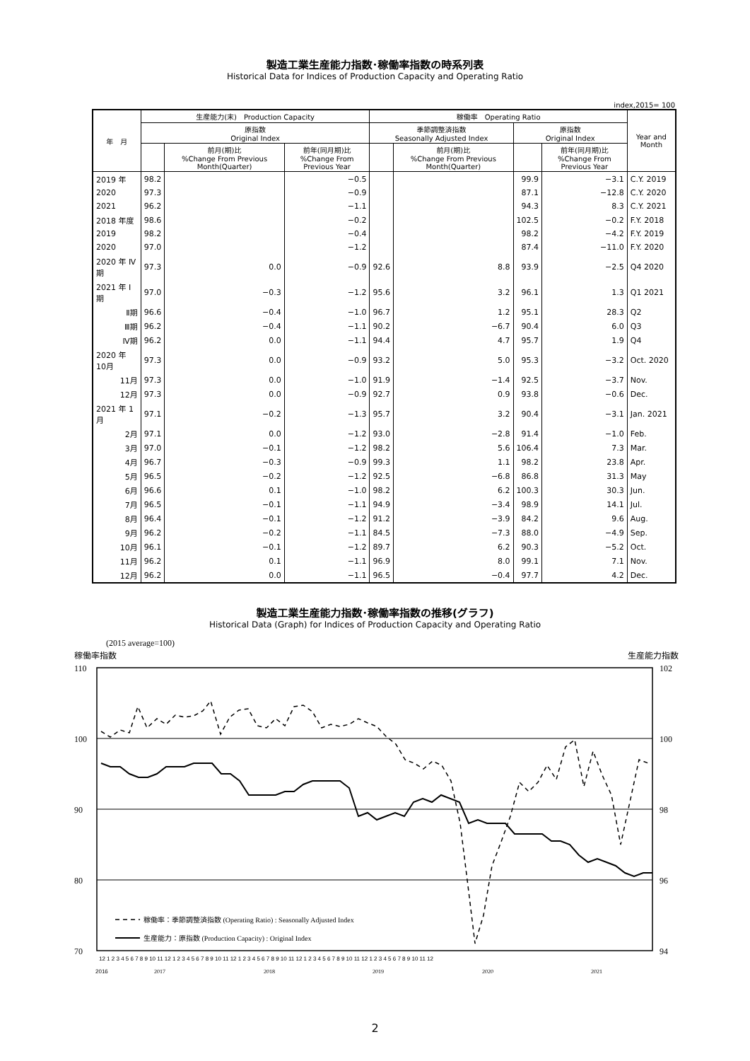製造工業生産能力指数･稼働率指数の時系列表
Historical Data for Indices of Production Capacity and Operating Ratio
index,2015= 100
| 年 月 | 生産能力(末) Production Capacity | | | 稼働率 Operating Ratio | | | | Year and Month |
| --- | --- | --- | --- | --- | --- | --- | --- | --- |
| | 原指数 Original Index | | | 季節調整済指数 Seasonally Adjusted Index | | 原指数 Original Index | | |
| | | 前月(期)比 %Change From Previous Month(Quarter) | 前年(同月期)比 %Change From Previous Year | | 前月(期)比 %Change From Previous Month(Quarter) | | 前年(同月期)比 %Change From Previous Year | |
| 2019 年 | 98.2 | | −0.5 | | | 99.9 | −3.1 | C.Y. 2019 |
| 2020 | 97.3 | | −0.9 | | | 87.1 | −12.8 | C.Y. 2020 |
| 2021 | 96.2 | | −1.1 | | | 94.3 | 8.3 | C.Y. 2021 |
| 2018 年度 | 98.6 | | −0.2 | | | 102.5 | −0.2 | F.Y. 2018 |
| 2019 | 98.2 | | −0.4 | | | 98.2 | −4.2 | F.Y. 2019 |
| 2020 | 97.0 | | −1.2 | | | 87.4 | −11.0 | F.Y. 2020 |
| 2020 年 Ⅳ期 | 97.3 | 0.0 | −0.9 | 92.6 | 8.8 | 93.9 | −2.5 | Q4 2020 |
| 2021 年 Ⅰ期 | 97.0 | −0.3 | −1.2 | 95.6 | 3.2 | 96.1 | 1.3 | Q1 2021 |
| Ⅱ期 | 96.6 | −0.4 | −1.0 | 96.7 | 1.2 | 95.1 | 28.3 | Q2 |
| Ⅲ期 | 96.2 | −0.4 | −1.1 | 90.2 | −6.7 | 90.4 | 6.0 | Q3 |
| Ⅳ期 | 96.2 | 0.0 | −1.1 | 94.4 | 4.7 | 95.7 | 1.9 | Q4 |
| 2020 年 10月 | 97.3 | 0.0 | −0.9 | 93.2 | 5.0 | 95.3 | −3.2 | Oct. 2020 |
| 11月 | 97.3 | 0.0 | −1.0 | 91.9 | −1.4 | 92.5 | −3.7 | Nov. |
| 12月 | 97.3 | 0.0 | −0.9 | 92.7 | 0.9 | 93.8 | −0.6 | Dec. |
| 2021 年 1月 | 97.1 | −0.2 | −1.3 | 95.7 | 3.2 | 90.4 | −3.1 | Jan. 2021 |
| 2月 | 97.1 | 0.0 | −1.2 | 93.0 | −2.8 | 91.4 | −1.0 | Feb. |
| 3月 | 97.0 | −0.1 | −1.2 | 98.2 | 5.6 | 106.4 | 7.3 | Mar. |
| 4月 | 96.7 | −0.3 | −0.9 | 99.3 | 1.1 | 98.2 | 23.8 | Apr. |
| 5月 | 96.5 | −0.2 | −1.2 | 92.5 | −6.8 | 86.8 | 31.3 | May |
| 6月 | 96.6 | 0.1 | −1.0 | 98.2 | 6.2 | 100.3 | 30.3 | Jun. |
| 7月 | 96.5 | −0.1 | −1.1 | 94.9 | −3.4 | 98.9 | 14.1 | Jul. |
| 8月 | 96.4 | −0.1 | −1.2 | 91.2 | −3.9 | 84.2 | 9.6 | Aug. |
| 9月 | 96.2 | −0.2 | −1.1 | 84.5 | −7.3 | 88.0 | −4.9 | Sep. |
| 10月 | 96.1 | −0.1 | −1.2 | 89.7 | 6.2 | 90.3 | −5.2 | Oct. |
| 11月 | 96.2 | 0.1 | −1.1 | 96.9 | 8.0 | 99.1 | 7.1 | Nov. |
| 12月 | 96.2 | 0.0 | −1.1 | 96.5 | −0.4 | 97.7 | 4.2 | Dec. |
製造工業生産能力指数･稼働率指数の推移(グラフ)
Historical Data (Graph) for Indices of Production Capacity and Operating Ratio
(2015 average=100)
稼働率指数 生産能力指数
110
100
90
80
70
102
100
98
96
94
稼働率：季節調整済指数 (Operating Ratio) : Seasonally Adjusted Index
生産能力：原指数 (Production Capacity) : Original Index
12 1 2 3 4 5 6 7 8 9 10 11 12 1 2 3 4 5 6 7 8 9 10 11 12 1 2 3 4 5 6 7 8 9 10 11 12 1 2 3 4 5 6 7 8 9 10 11 12 1 2 3 4 5 6 7 8 9 10 11 12
2016
2017
2018
2019
2020
2021
2